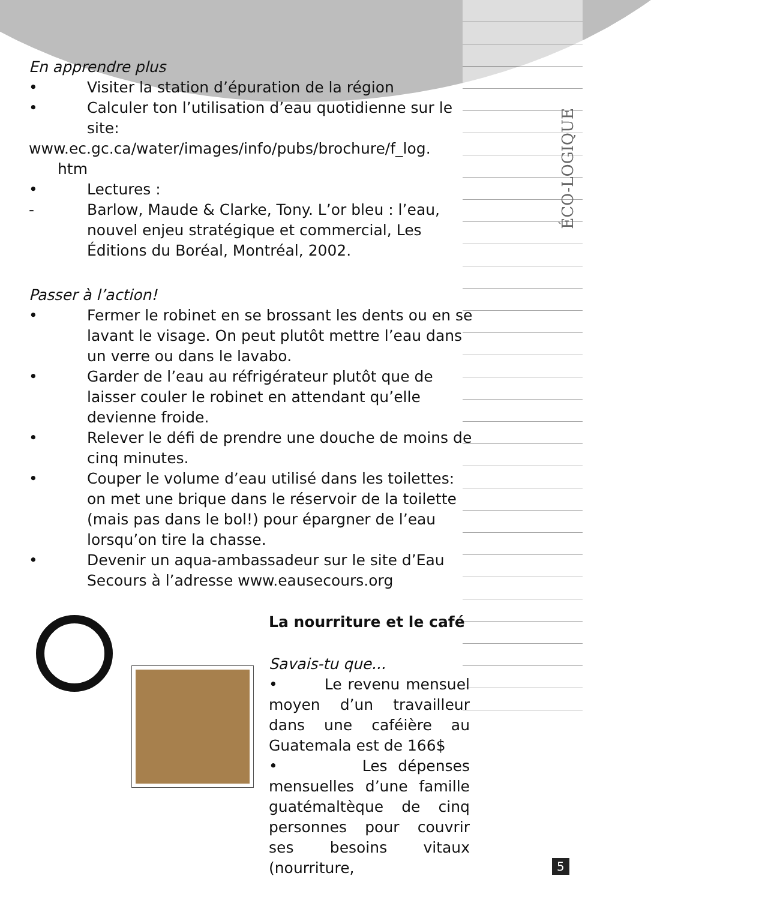ÉCO-LOGIQUE
En apprendre plus
• Visiter la station d’épuration de la région
• Calculer ton l’utilisation d’eau quotidienne sur le site:
www.ec.gc.ca/water/images/info/pubs/brochure/f_log.
htm
• Lectures :
- Barlow, Maude & Clarke, Tony. L’or bleu : l’eau, nouvel enjeu stratégique et commercial, Les Éditions du Boréal, Montréal, 2002.
Passer à l’action!
• Fermer le robinet en se brossant les dents ou en se lavant le visage. On peut plutôt mettre l’eau dans un verre ou dans le lavabo.
• Garder de l’eau au réfrigérateur plutôt que de laisser couler le robinet en attendant qu’elle devienne froide.
• Relever le défi de prendre une douche de moins de cinq minutes.
• Couper le volume d’eau utilisé dans les toilettes: on met une brique dans le réservoir de la toilette (mais pas dans le bol!) pour épargner de l’eau lorsqu’on tire la chasse.
• Devenir un aqua-ambassadeur sur le site d’Eau Secours à l’adresse www.eausecours.org
La nourriture et le café
Savais-tu que...
• Le revenu mensuel moyen d’un travailleur dans une caféière au Guatemala est de 166$
• Les dépenses mensuelles d’une famille guatémaltèque de cinq personnes pour couvrir ses besoins vitaux (nourriture,
5